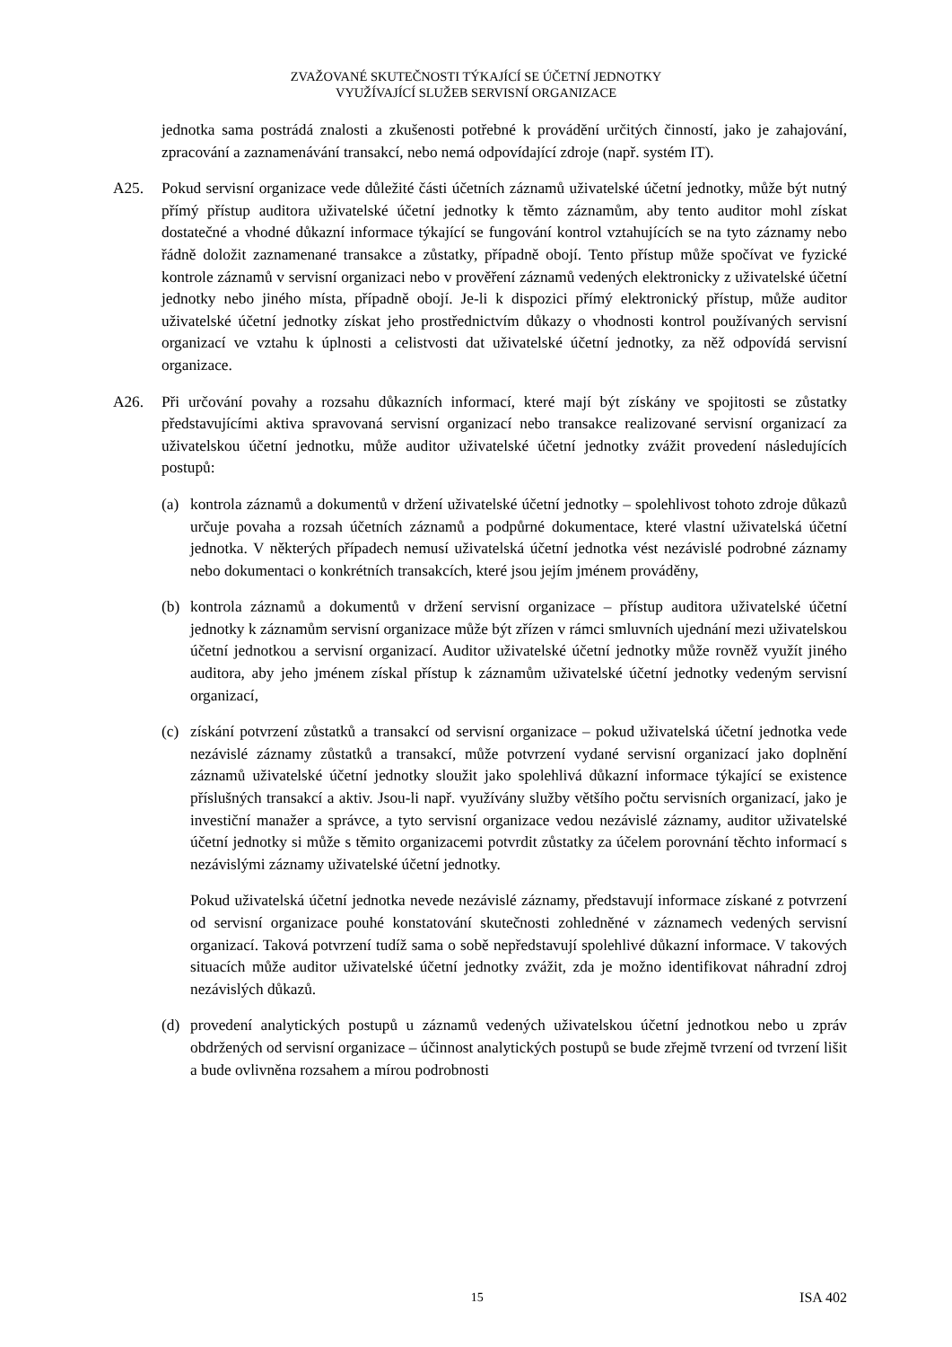ZVAŽOVANÉ SKUTEČNOSTI TÝKAJÍCÍ SE ÚČETNÍ JEDNOTKY
VYUŽÍVAJÍCÍ SLUŽEB SERVISNÍ ORGANIZACE
jednotka sama postrádá znalosti a zkušenosti potřebné k provádění určitých činností, jako je zahajování, zpracování a zaznamenávání transakcí, nebo nemá odpovídající zdroje (např. systém IT).
A25. Pokud servisní organizace vede důležité části účetních záznamů uživatelské účetní jednotky, může být nutný přímý přístup auditora uživatelské účetní jednotky k těmto záznamům, aby tento auditor mohl získat dostatečné a vhodné důkazní informace týkající se fungování kontrol vztahujících se na tyto záznamy nebo řádně doložit zaznamenané transakce a zůstatky, případně obojí. Tento přístup může spočívat ve fyzické kontrole záznamů v servisní organizaci nebo v prověření záznamů vedených elektronicky z uživatelské účetní jednotky nebo jiného místa, případně obojí. Je-li k dispozici přímý elektronický přístup, může auditor uživatelské účetní jednotky získat jeho prostřednictvím důkazy o vhodnosti kontrol používaných servisní organizací ve vztahu k úplnosti a celistvosti dat uživatelské účetní jednotky, za něž odpovídá servisní organizace.
A26. Při určování povahy a rozsahu důkazních informací, které mají být získány ve spojitosti se zůstatky představujícími aktiva spravovaná servisní organizací nebo transakce realizované servisní organizací za uživatelskou účetní jednotku, může auditor uživatelské účetní jednotky zvážit provedení následujících postupů:
(a) kontrola záznamů a dokumentů v držení uživatelské účetní jednotky – spolehlivost tohoto zdroje důkazů určuje povaha a rozsah účetních záznamů a podpůrné dokumentace, které vlastní uživatelská účetní jednotka. V některých případech nemusí uživatelská účetní jednotka vést nezávislé podrobné záznamy nebo dokumentaci o konkrétních transakcích, které jsou jejím jménem prováděny,
(b) kontrola záznamů a dokumentů v držení servisní organizace – přístup auditora uživatelské účetní jednotky k záznamům servisní organizace může být zřízen v rámci smluvních ujednání mezi uživatelskou účetní jednotkou a servisní organizací. Auditor uživatelské účetní jednotky může rovněž využít jiného auditora, aby jeho jménem získal přístup k záznamům uživatelské účetní jednotky vedeným servisní organizací,
(c) získání potvrzení zůstatků a transakcí od servisní organizace – pokud uživatelská účetní jednotka vede nezávislé záznamy zůstatků a transakcí, může potvrzení vydané servisní organizací jako doplnění záznamů uživatelské účetní jednotky sloužit jako spolehlivá důkazní informace týkající se existence příslušných transakcí a aktiv. Jsou-li např. využívány služby většího počtu servisních organizací, jako je investiční manažer a správce, a tyto servisní organizace vedou nezávislé záznamy, auditor uživatelské účetní jednotky si může s těmito organizacemi potvrdit zůstatky za účelem porovnání těchto informací s nezávislými záznamy uživatelské účetní jednotky.
Pokud uživatelská účetní jednotka nevede nezávislé záznamy, představují informace získané z potvrzení od servisní organizace pouhé konstatování skutečnosti zohledněné v záznamech vedených servisní organizací. Taková potvrzení tudíž sama o sobě nepředstavují spolehlivé důkazní informace. V takových situacích může auditor uživatelské účetní jednotky zvážit, zda je možno identifikovat náhradní zdroj nezávislých důkazů.
(d) provedení analytických postupů u záznamů vedených uživatelskou účetní jednotkou nebo u zpráv obdržených od servisní organizace – účinnost analytických postupů se bude zřejmě tvrzení od tvrzení lišit a bude ovlivněna rozsahem a mírou podrobnosti
ISA 402 15 ISA 402